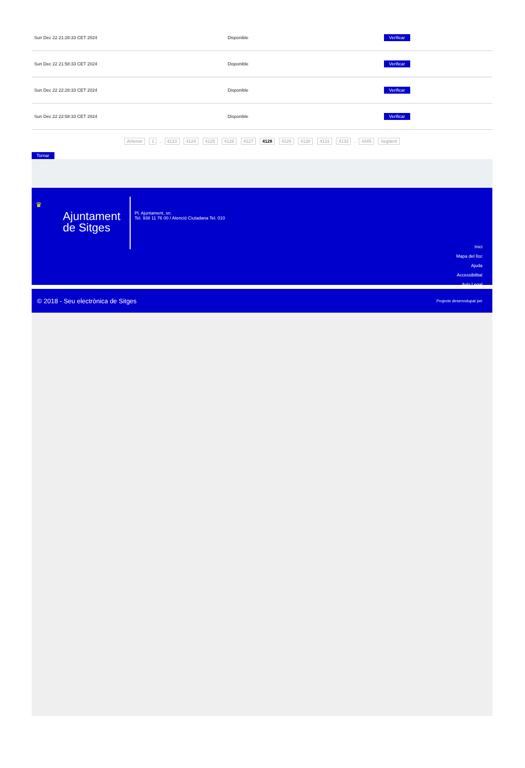| Sun Dec 22 21:28:33 CET 2024 | Disponible | Verificar |
| Sun Dec 22 21:58:33 CET 2024 | Disponible | Verificar |
| Sun Dec 22 22:28:33 CET 2024 | Disponible | Verificar |
| Sun Dec 22 22:58:33 CET 2024 | Disponible | Verificar |
Anterior 1 .. 4123 4124 4125 4126 4127 4128 4129 4130 4131 4132 .. 4345 Següent
Tornar
♛
Ajuntament
de Sitges
Pl. Ajuntament, sn.
Tel. 938 11 76 00 / Atenció Ciutadana Tel. 010
Inici
Mapa del lloc
Ajuda
Accessibilitat
Avís Legal
© 2018 - Seu electrònica de Sitges Projecte desenvolupat per